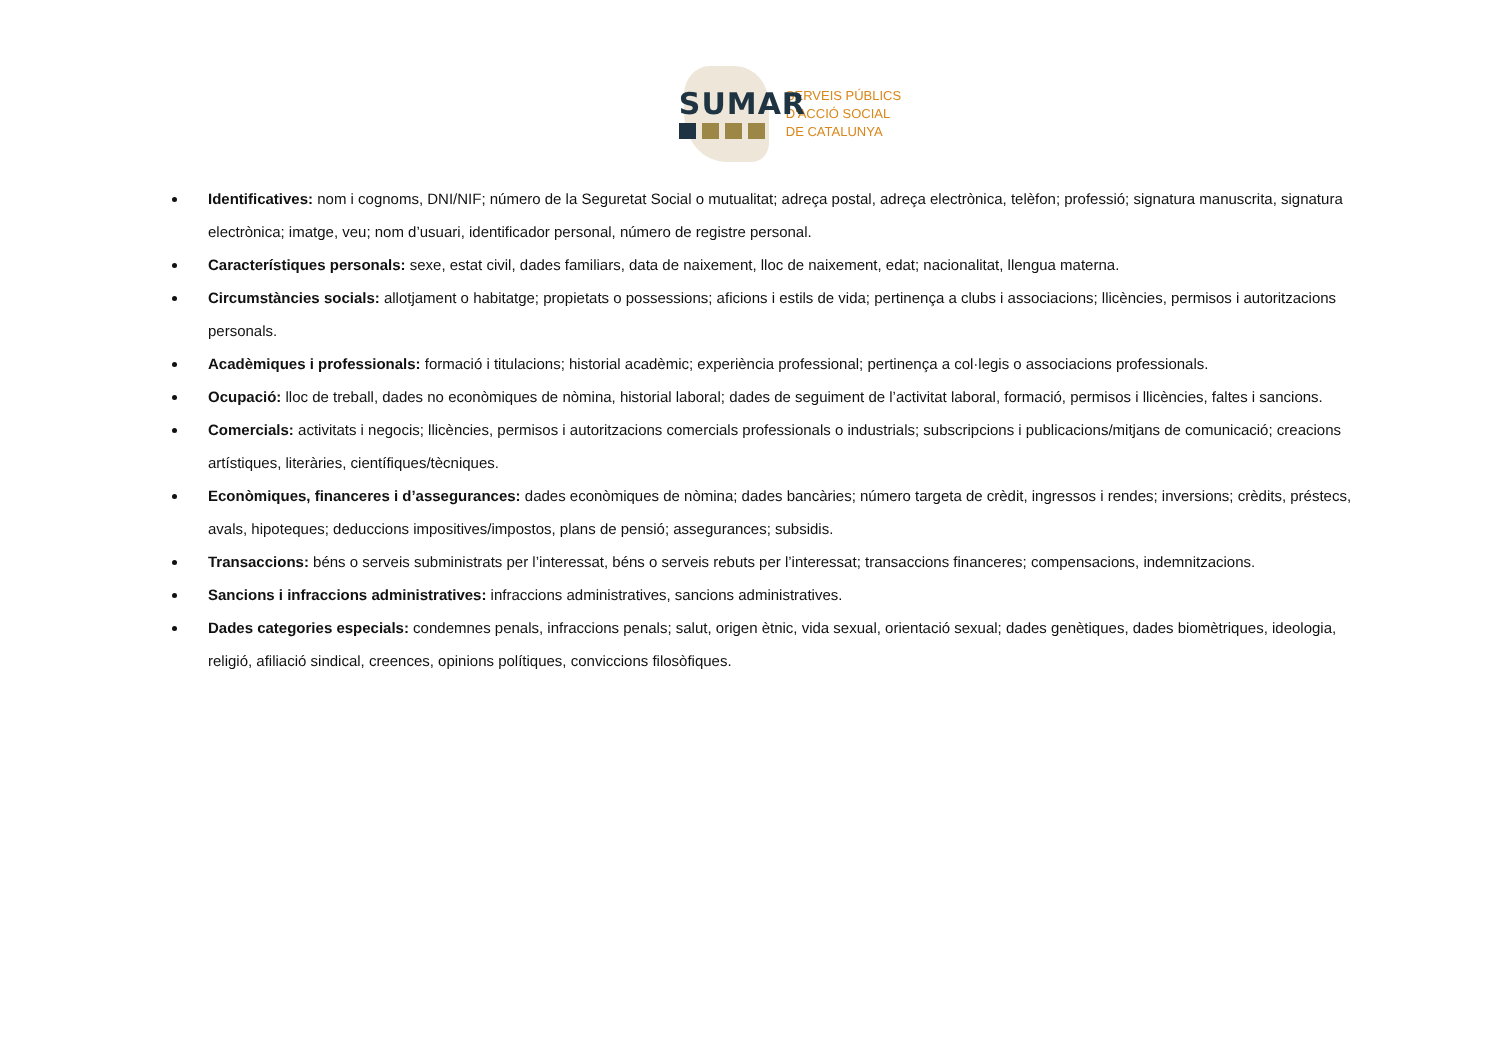SUMAR
SERVEIS PÚBLICS
D'ACCIÓ SOCIAL
DE CATALUNYA
Identificatives: nom i cognoms, DNI/NIF; número de la Seguretat Social o mutualitat; adreça postal, adreça electrònica, telèfon; professió; signatura manuscrita, signatura electrònica; imatge, veu; nom d’usuari, identificador personal, número de registre personal.
Característiques personals: sexe, estat civil, dades familiars, data de naixement, lloc de naixement, edat; nacionalitat, llengua materna.
Circumstàncies socials: allotjament o habitatge; propietats o possessions; aficions i estils de vida; pertinença a clubs i associacions; llicències, permisos i autoritzacions personals.
Acadèmiques i professionals: formació i titulacions; historial acadèmic; experiència professional; pertinença a col·legis o associacions professionals.
Ocupació: lloc de treball, dades no econòmiques de nòmina, historial laboral; dades de seguiment de l’activitat laboral, formació, permisos i llicències, faltes i sancions.
Comercials: activitats i negocis; llicències, permisos i autoritzacions comercials professionals o industrials; subscripcions i publicacions/mitjans de comunicació; creacions artístiques, literàries, científiques/tècniques.
Econòmiques, financeres i d’assegurances: dades econòmiques de nòmina; dades bancàries; número targeta de crèdit, ingressos i rendes; inversions; crèdits, préstecs, avals, hipoteques; deduccions impositives/impostos, plans de pensió; assegurances; subsidis.
Transaccions: béns o serveis subministrats per l’interessat, béns o serveis rebuts per l’interessat; transaccions financeres; compensacions, indemnitzacions.
Sancions i infraccions administratives: infraccions administratives, sancions administratives.
Dades categories especials: condemnes penals, infraccions penals; salut, origen ètnic, vida sexual, orientació sexual; dades genètiques, dades biomètriques, ideologia, religió, afiliació sindical, creences, opinions polítiques, conviccions filosòfiques.